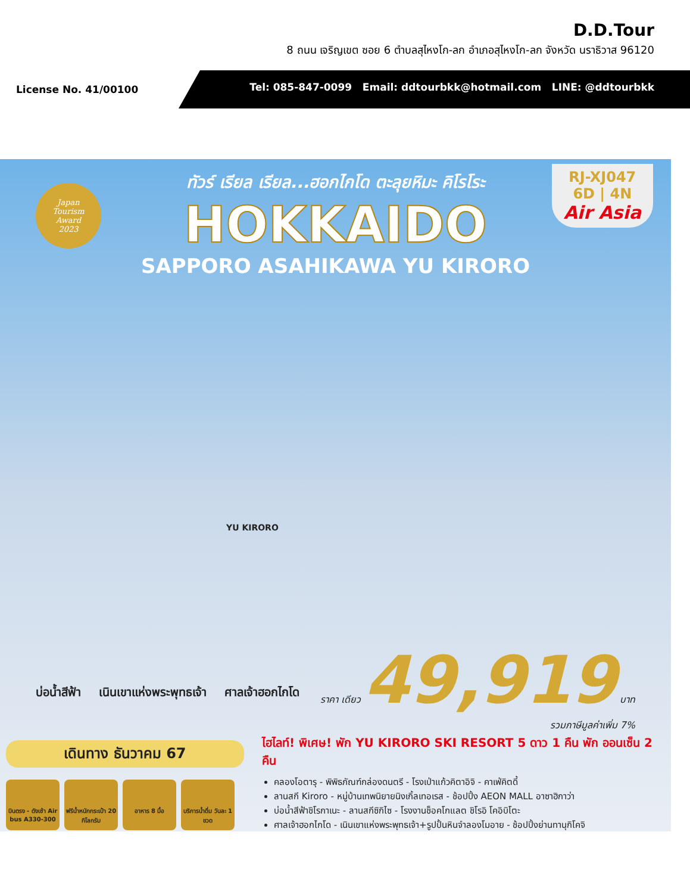D.D.Tour
8 ถนน เจริญเขต ซอย 6 ตำบลสุไหงโก-ลก อำเภอสุไหงโก-ลก จังหวัด นราธิวาส 96120
License No. 41/00100
Tel: 085-847-0099 Email: ddtourbkk@hotmail.com LINE: @ddtourbkk
Japan
Tourism
Award
2023
RJ-XJ047
6D | 4N
Air Asia
ทัวร์ เรียล เรียล...ฮอกไกโด ตะลุยหิมะ คิโรโระ
HOKKAIDO
SAPPORO ASAHIKAWA YU KIRORO
YU KIRORO
บ่อน้ำสีฟ้า เนินเขาแห่งพระพุทธเจ้า ศาลเจ้าฮอกไกโด
ราคา เดียว 49,919 บาท
รวมภาษีมูลค่าเพิ่ม 7%
เดินทาง ธันวาคม 67
บินตรง - ดังเช้า Air bus A330-300
ฟรีน้ำหนักกระเป๋า 20 กิโลกรัม
อาหาร 8 มื้อ บริการน้ำดื่ม วันละ 1 ขวด
ไฮไลท์! พิเศษ! พัก YU KIRORO SKI RESORT 5 ดาว 1 คืน พัก ออนเซ็น 2 คืน
คลองโอตารุ - พิพิธภัณฑ์กล่องดนตรี - โรงเป่าแก้วคิตาอิจิ - คาเฟ่คิตดี้
ลานสกี Kiroro - หมู่บ้านเทพนิยายนิงเกิ้ลเทอเรส - ช้อปปิ้ง AEON MALL อาซาฮิกาว่า
บ่อน้ำสีฟ้าชิโรกาเนะ - ลานสกีซิกิไซ - โรงงานช็อคโกแลต ชิโรอิ โคอิบิโตะ
ศาลเจ้าฮอกไกโด - เนินเขาแห่งพระพุทธเจ้า+รูปปั้นหินจำลองโมอาย - ช้อปปิ้งย่านทานุกิโคจิ